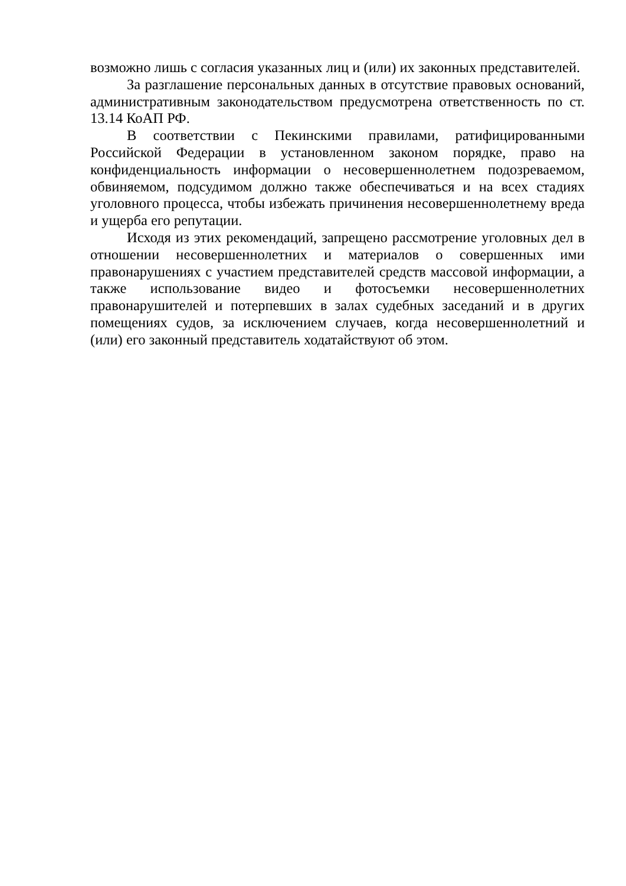возможно лишь с согласия указанных лиц и (или) их законных представителей.
За разглашение персональных данных в отсутствие правовых оснований, административным законодательством предусмотрена ответственность по ст. 13.14 КоАП РФ.
В соответствии с Пекинскими правилами, ратифицированными Российской Федерации в установленном законом порядке, право на конфиденциальность информации о несовершеннолетнем подозреваемом, обвиняемом, подсудимом должно также обеспечиваться и на всех стадиях уголовного процесса, чтобы избежать причинения несовершеннолетнему вреда и ущерба его репутации.
Исходя из этих рекомендаций, запрещено рассмотрение уголовных дел в отношении несовершеннолетних и материалов о совершенных ими правонарушениях с участием представителей средств массовой информации, а также использование видео и фотосъемки несовершеннолетних правонарушителей и потерпевших в залах судебных заседаний и в других помещениях судов, за исключением случаев, когда несовершеннолетний и (или) его законный представитель ходатайствуют об этом.